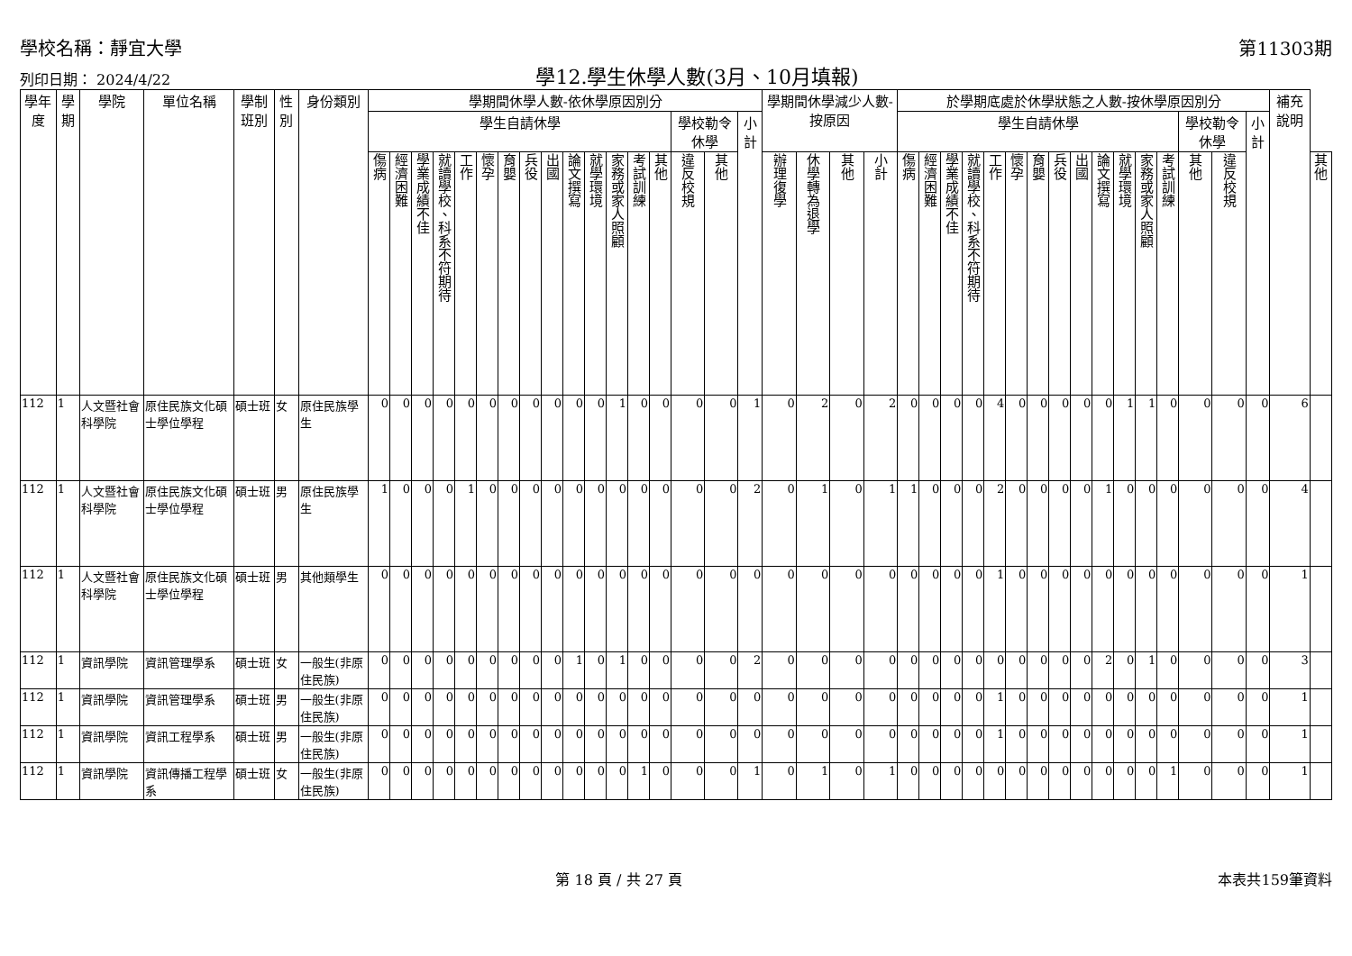學校名稱：靜宜大學 第11303期
列印日期： 2024/4/22 學12.學生休學人數(3月、10月填報)
| 學年度 | 學期 | 學院 | 單位名稱 | 學制班別 | 性別 | 身份類別 | 學期間休學人數-依休學原因別分 | | | | | | | | | | | | | | | | | 學期間休學減少人數-按原因 | | | | 於學期底處於休學狀態之人數-按休學原因別分 | | | | | | | | | | | | | | | | 補充說明 | |
| --- | --- | --- | --- | --- | --- | --- | --- | --- | --- | --- | --- | --- | --- | --- | --- | --- | --- | --- | --- | --- | --- | --- | --- | --- | --- | --- | --- | --- | --- | --- | --- | --- | --- | --- | --- | --- | --- | --- | --- | --- | --- | --- | --- | --- | --- |
| | | | | | | | 學生自請休學 | | | | | | | | | | | | | | 學校勒令休學 | | 小計 | | | | | 學生自請休學 | | | | | | | | | | | | | 學校勒令休學 | | 小計 | | |
| | | | | | | | 傷病 | 經濟困難 | 學業成績不佳 | 就讀學校、科系不符期待 | 工作 | 懷孕 | 育嬰 | 兵役 | 出國 | 論文撰寫 | 就學環境 | 家務或家人照顧 | 考試訓練 | 其他 | 違反校規 | 其他 | | 辦理復學 | 休學轉為退學 | 其他 | 小計 | 傷病 | 經濟困難 | 學業成績不佳 | 就讀學校、科系不符期待 | 工作 | 懷孕 | 育嬰 | 兵役 | 出國 | 論文撰寫 | 就學環境 | 家務或家人照顧 | 考試訓練 | 其他 | 違反校規 | | | 其他 |
| 112 | 1 | 人文暨社會科學院 | 原住民族文化碩士學位學程 | 碩士班 | 女 | 原住民族學生 | 0 | 0 | 0 | 0 | 0 | 0 | 0 | 0 | 0 | 0 | 0 | 1 | 0 | 0 | 0 | 0 | 1 | 0 | 2 | 0 | 2 | 0 | 0 | 0 | 0 | 4 | 0 | 0 | 0 | 0 | 0 | 1 | 1 | 0 | 0 | 0 | 0 | 6 | |
| 112 | 1 | 人文暨社會科學院 | 原住民族文化碩士學位學程 | 碩士班 | 男 | 原住民族學生 | 1 | 0 | 0 | 0 | 1 | 0 | 0 | 0 | 0 | 0 | 0 | 0 | 0 | 0 | 0 | 0 | 2 | 0 | 1 | 0 | 1 | 1 | 0 | 0 | 0 | 2 | 0 | 0 | 0 | 0 | 1 | 0 | 0 | 0 | 0 | 0 | 0 | 4 | |
| 112 | 1 | 人文暨社會科學院 | 原住民族文化碩士學位學程 | 碩士班 | 男 | 其他類學生 | 0 | 0 | 0 | 0 | 0 | 0 | 0 | 0 | 0 | 0 | 0 | 0 | 0 | 0 | 0 | 0 | 0 | 0 | 0 | 0 | 0 | 0 | 0 | 0 | 0 | 1 | 0 | 0 | 0 | 0 | 0 | 0 | 0 | 0 | 0 | 0 | 0 | 1 | |
| 112 | 1 | 資訊學院 | 資訊管理學系 | 碩士班 | 女 | 一般生(非原住民族) | 0 | 0 | 0 | 0 | 0 | 0 | 0 | 0 | 0 | 1 | 0 | 1 | 0 | 0 | 0 | 0 | 2 | 0 | 0 | 0 | 0 | 0 | 0 | 0 | 0 | 0 | 0 | 0 | 0 | 0 | 2 | 0 | 1 | 0 | 0 | 0 | 0 | 3 | |
| 112 | 1 | 資訊學院 | 資訊管理學系 | 碩士班 | 男 | 一般生(非原住民族) | 0 | 0 | 0 | 0 | 0 | 0 | 0 | 0 | 0 | 0 | 0 | 0 | 0 | 0 | 0 | 0 | 0 | 0 | 0 | 0 | 0 | 0 | 0 | 0 | 0 | 1 | 0 | 0 | 0 | 0 | 0 | 0 | 0 | 0 | 0 | 0 | 0 | 1 | |
| 112 | 1 | 資訊學院 | 資訊工程學系 | 碩士班 | 男 | 一般生(非原住民族) | 0 | 0 | 0 | 0 | 0 | 0 | 0 | 0 | 0 | 0 | 0 | 0 | 0 | 0 | 0 | 0 | 0 | 0 | 0 | 0 | 0 | 0 | 0 | 0 | 0 | 1 | 0 | 0 | 0 | 0 | 0 | 0 | 0 | 0 | 0 | 0 | 0 | 1 | |
| 112 | 1 | 資訊學院 | 資訊傳播工程學系 | 碩士班 | 女 | 一般生(非原住民族) | 0 | 0 | 0 | 0 | 0 | 0 | 0 | 0 | 0 | 0 | 0 | 0 | 1 | 0 | 0 | 0 | 1 | 0 | 1 | 0 | 1 | 0 | 0 | 0 | 0 | 0 | 0 | 0 | 0 | 0 | 0 | 0 | 0 | 1 | 0 | 0 | 0 | 1 | |
第 18 頁 / 共 27 頁 本表共159筆資料